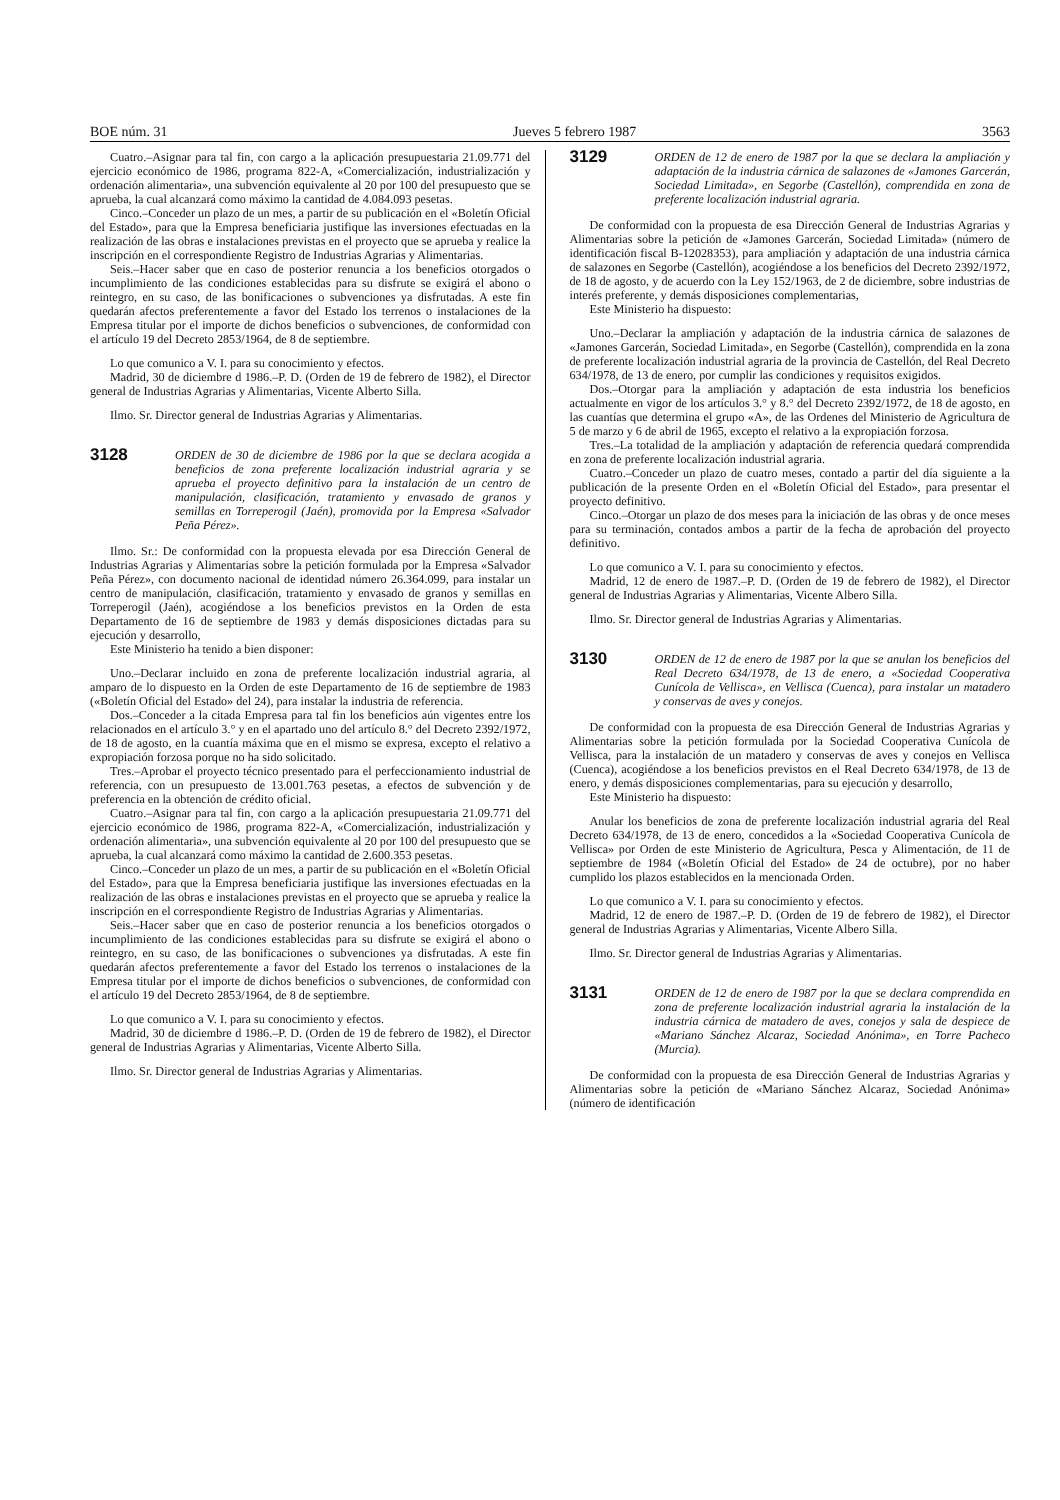BOE núm. 31 Jueves 5 febrero 1987 3563
Cuatro.–Asignar para tal fin, con cargo a la aplicación presupuestaria 21.09.771 del ejercicio económico de 1986, programa 822-A, «Comercialización, industrialización y ordenación alimentaria», una subvención equivalente al 20 por 100 del presupuesto que se aprueba, la cual alcanzará como máximo la cantidad de 4.084.093 pesetas.
Cinco.–Conceder un plazo de un mes, a partir de su publicación en el «Boletín Oficial del Estado», para que la Empresa beneficiaria justifique las inversiones efectuadas en la realización de las obras e instalaciones previstas en el proyecto que se aprueba y realice la inscripción en el correspondiente Registro de Industrias Agrarias y Alimentarias.
Seis.–Hacer saber que en caso de posterior renuncia a los beneficios otorgados o incumplimiento de las condiciones establecidas para su disfrute se exigirá el abono o reintegro, en su caso, de las bonificaciones o subvenciones ya disfrutadas. A este fin quedarán afectos preferentemente a favor del Estado los terrenos o instalaciones de la Empresa titular por el importe de dichos beneficios o subvenciones, de conformidad con el artículo 19 del Decreto 2853/1964, de 8 de septiembre.
Lo que comunico a V. I. para su conocimiento y efectos.
Madrid, 30 de diciembre d 1986.–P. D. (Orden de 19 de febrero de 1982), el Director general de Industrias Agrarias y Alimentarias, Vicente Alberto Silla.
Ilmo. Sr. Director general de Industrias Agrarias y Alimentarias.
3128
ORDEN de 30 de diciembre de 1986 por la que se declara acogida a beneficios de zona preferente localización industrial agraria y se aprueba el proyecto definitivo para la instalación de un centro de manipulación, clasificación, tratamiento y envasado de granos y semillas en Torreperogil (Jaén), promovida por la Empresa «Salvador Peña Pérez».
Ilmo. Sr.: De conformidad con la propuesta elevada por esa Dirección General de Industrias Agrarias y Alimentarias sobre la petición formulada por la Empresa «Salvador Peña Pérez», con documento nacional de identidad número 26.364.099, para instalar un centro de manipulación, clasificación, tratamiento y envasado de granos y semillas en Torreperogil (Jaén), acogiéndose a los beneficios previstos en la Orden de esta Departamento de 16 de septiembre de 1983 y demás disposiciones dictadas para su ejecución y desarrollo,
Este Ministerio ha tenido a bien disponer:
Uno.–Declarar incluido en zona de preferente localización industrial agraria, al amparo de lo dispuesto en la Orden de este Departamento de 16 de septiembre de 1983 («Boletín Oficial del Estado» del 24), para instalar la industria de referencia.
Dos.–Conceder a la citada Empresa para tal fin los beneficios aún vigentes entre los relacionados en el artículo 3.° y en el apartado uno del artículo 8.° del Decreto 2392/1972, de 18 de agosto, en la cuantía máxima que en el mismo se expresa, excepto el relativo a expropiación forzosa porque no ha sido solicitado.
Tres.–Aprobar el proyecto técnico presentado para el perfeccionamiento industrial de referencia, con un presupuesto de 13.001.763 pesetas, a efectos de subvención y de preferencia en la obtención de crédito oficial.
Cuatro.–Asignar para tal fin, con cargo a la aplicación presupuestaria 21.09.771 del ejercicio económico de 1986, programa 822-A, «Comercialización, industrialización y ordenación alimentaria», una subvención equivalente al 20 por 100 del presupuesto que se aprueba, la cual alcanzará como máximo la cantidad de 2.600.353 pesetas.
Cinco.–Conceder un plazo de un mes, a partir de su publicación en el «Boletín Oficial del Estado», para que la Empresa beneficiaria justifique las inversiones efectuadas en la realización de las obras e instalaciones previstas en el proyecto que se aprueba y realice la inscripción en el correspondiente Registro de Industrias Agrarias y Alimentarias.
Seis.–Hacer saber que en caso de posterior renuncia a los beneficios otorgados o incumplimiento de las condiciones establecidas para su disfrute se exigirá el abono o reintegro, en su caso, de las bonificaciones o subvenciones ya disfrutadas. A este fin quedarán afectos preferentemente a favor del Estado los terrenos o instalaciones de la Empresa titular por el importe de dichos beneficios o subvenciones, de conformidad con el artículo 19 del Decreto 2853/1964, de 8 de septiembre.
Lo que comunico a V. I. para su conocimiento y efectos.
Madrid, 30 de diciembre d 1986.–P. D. (Orden de 19 de febrero de 1982), el Director general de Industrias Agrarias y Alimentarias, Vicente Alberto Silla.
Ilmo. Sr. Director general de Industrias Agrarias y Alimentarias.
3129
ORDEN de 12 de enero de 1987 por la que se declara la ampliación y adaptación de la industria cárnica de salazones de «Jamones Garcerán, Sociedad Limitada», en Segorbe (Castellón), comprendida en zona de preferente localización industrial agraria.
De conformidad con la propuesta de esa Dirección General de Industrias Agrarias y Alimentarias sobre la petición de «Jamones Garcerán, Sociedad Limitada» (número de identificación fiscal B-12028353), para ampliación y adaptación de una industria cárnica de salazones en Segorbe (Castellón), acogiéndose a los beneficios del Decreto 2392/1972, de 18 de agosto, y de acuerdo con la Ley 152/1963, de 2 de diciembre, sobre industrias de interés preferente, y demás disposiciones complementarias,
Este Ministerio ha dispuesto:
Uno.–Declarar la ampliación y adaptación de la industria cárnica de salazones de «Jamones Garcerán, Sociedad Limitada», en Segorbe (Castellón), comprendida en la zona de preferente localización industrial agraria de la provincia de Castellón, del Real Decreto 634/1978, de 13 de enero, por cumplir las condiciones y requisitos exigidos.
Dos.–Otorgar para la ampliación y adaptación de esta industria los beneficios actualmente en vigor de los artículos 3.° y 8.° del Decreto 2392/1972, de 18 de agosto, en las cuantías que determina el grupo «A», de las Ordenes del Ministerio de Agricultura de 5 de marzo y 6 de abril de 1965, excepto el relativo a la expropiación forzosa.
Tres.–La totalidad de la ampliación y adaptación de referencia quedará comprendida en zona de preferente localización industrial agraria.
Cuatro.–Conceder un plazo de cuatro meses, contado a partir del día siguiente a la publicación de la presente Orden en el «Boletín Oficial del Estado», para presentar el proyecto definitivo.
Cinco.–Otorgar un plazo de dos meses para la iniciación de las obras y de once meses para su terminación, contados ambos a partir de la fecha de aprobación del proyecto definitivo.
Lo que comunico a V. I. para su conocimiento y efectos.
Madrid, 12 de enero de 1987.–P. D. (Orden de 19 de febrero de 1982), el Director general de Industrias Agrarias y Alimentarias, Vicente Albero Silla.
Ilmo. Sr. Director general de Industrias Agrarias y Alimentarias.
3130
ORDEN de 12 de enero de 1987 por la que se anulan los beneficios del Real Decreto 634/1978, de 13 de enero, a «Sociedad Cooperativa Cunícola de Vellisca», en Vellisca (Cuenca), para instalar un matadero y conservas de aves y conejos.
De conformidad con la propuesta de esa Dirección General de Industrias Agrarias y Alimentarias sobre la petición formulada por la Sociedad Cooperativa Cunícola de Vellisca, para la instalación de un matadero y conservas de aves y conejos en Vellisca (Cuenca), acogiéndose a los beneficios previstos en el Real Decreto 634/1978, de 13 de enero, y demás disposiciones complementarias, para su ejecución y desarrollo,
Este Ministerio ha dispuesto:
Anular los beneficios de zona de preferente localización industrial agraria del Real Decreto 634/1978, de 13 de enero, concedidos a la «Sociedad Cooperativa Cunícola de Vellisca» por Orden de este Ministerio de Agricultura, Pesca y Alimentación, de 11 de septiembre de 1984 («Boletín Oficial del Estado» de 24 de octubre), por no haber cumplido los plazos establecidos en la mencionada Orden.
Lo que comunico a V. I. para su conocimiento y efectos.
Madrid, 12 de enero de 1987.–P. D. (Orden de 19 de febrero de 1982), el Director general de Industrias Agrarias y Alimentarias, Vicente Albero Silla.
Ilmo. Sr. Director general de Industrias Agrarias y Alimentarias.
3131
ORDEN de 12 de enero de 1987 por la que se declara comprendida en zona de preferente localización industrial agraria la instalación de la industria cárnica de matadero de aves, conejos y sala de despiece de «Mariano Sánchez Alcaraz, Sociedad Anónima», en Torre Pacheco (Murcia).
De conformidad con la propuesta de esa Dirección General de Industrias Agrarias y Alimentarias sobre la petición de «Mariano Sánchez Alcaraz, Sociedad Anónima» (número de identificación